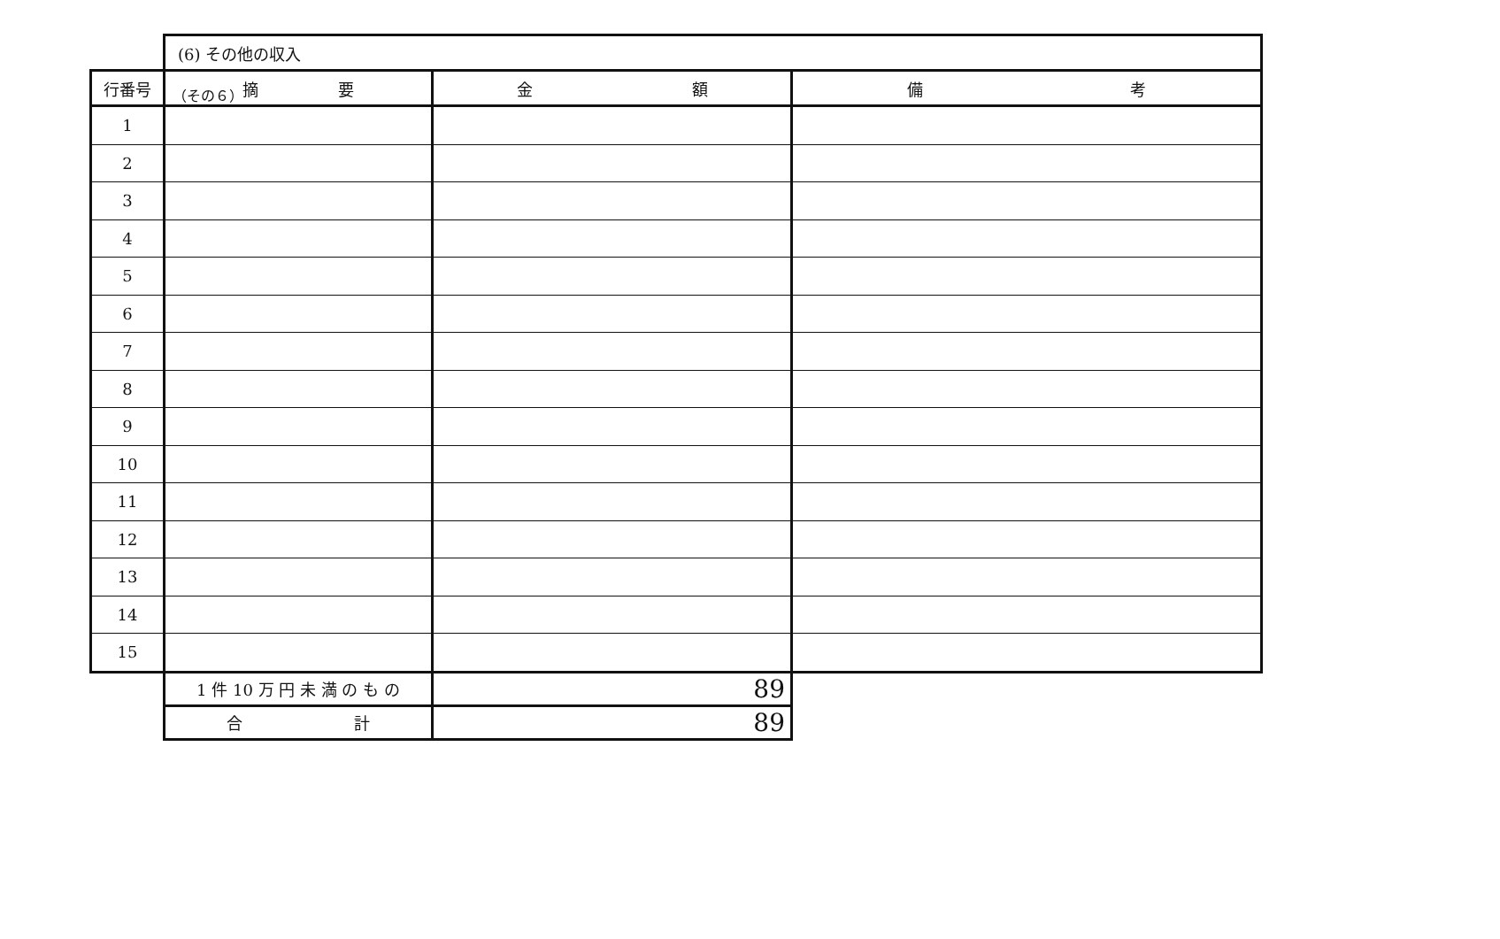（その６）
| | (6) その他の収入 | | |
| 行番号 | 摘 要 | 金 額 | 備 考 |
| 1 | | | |
| 2 | | | |
| 3 | | | |
| 4 | | | |
| 5 | | | |
| 6 | | | |
| 7 | | | |
| 8 | | | |
| 9 | | | |
| 10 | | | |
| 11 | | | |
| 12 | | | |
| 13 | | | |
| 14 | | | |
| 15 | | | |
| | 1 件 10 万 円 未 満 の も の | 89 | |
| | 合 計 | 89 | |